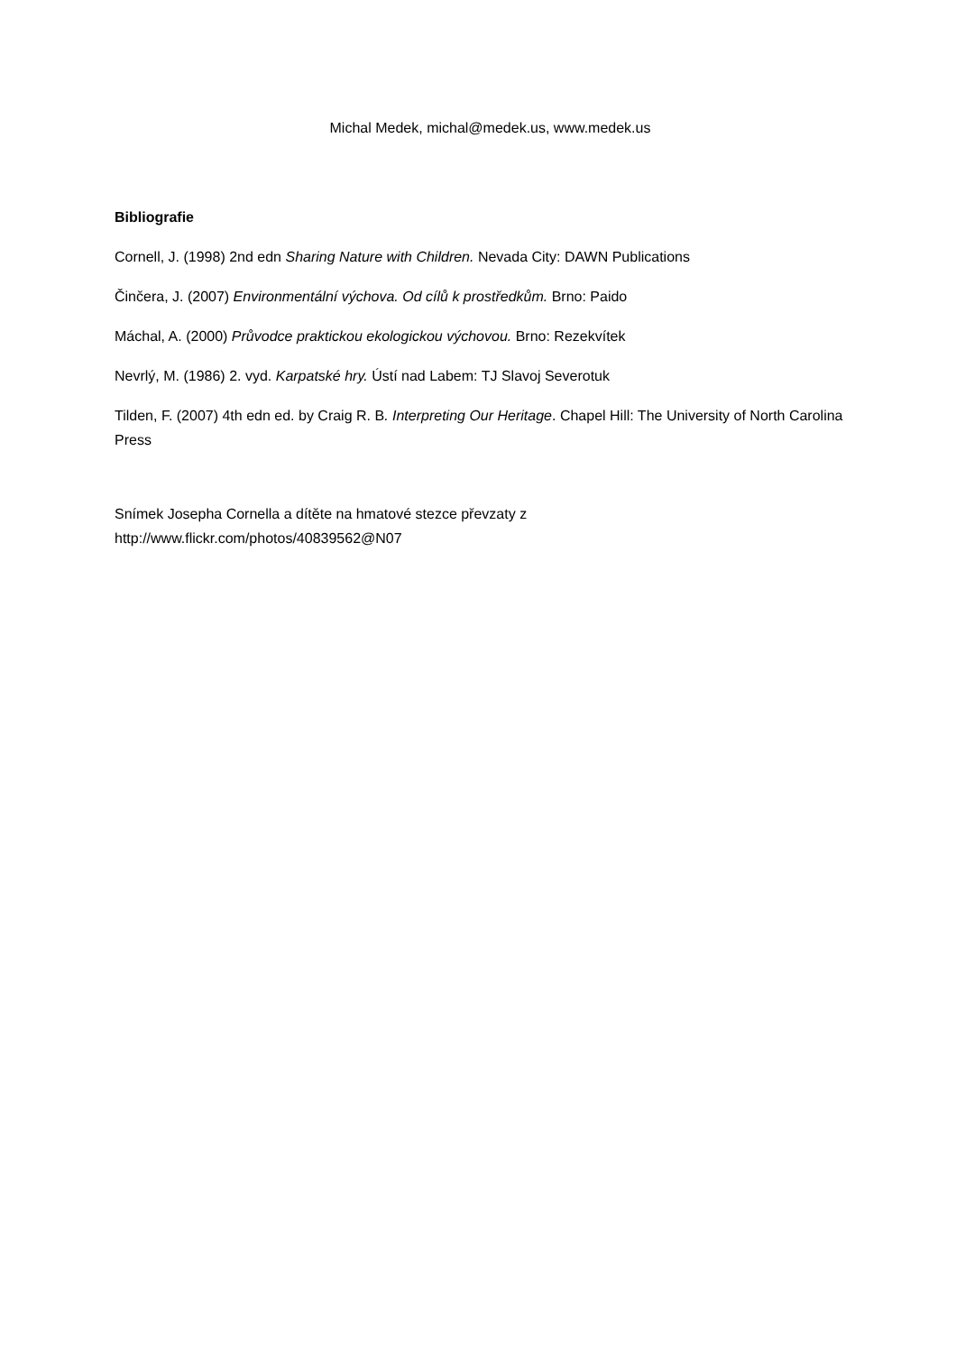Michal Medek, michal@medek.us, www.medek.us
Bibliografie
Cornell, J. (1998) 2nd edn Sharing Nature with Children. Nevada City: DAWN Publications
Činčera, J. (2007) Environmentální výchova. Od cílů k prostředkům. Brno: Paido
Máchal, A. (2000) Průvodce praktickou ekologickou výchovou. Brno: Rezekvítek
Nevrlý, M. (1986) 2. vyd. Karpatské hry. Ústí nad Labem: TJ Slavoj Severotuk
Tilden, F. (2007) 4th edn ed. by Craig R. B. Interpreting Our Heritage. Chapel Hill: The University of North Carolina Press
Snímek Josepha Cornella a dítěte na hmatové stezce převzaty z
http://www.flickr.com/photos/40839562@N07